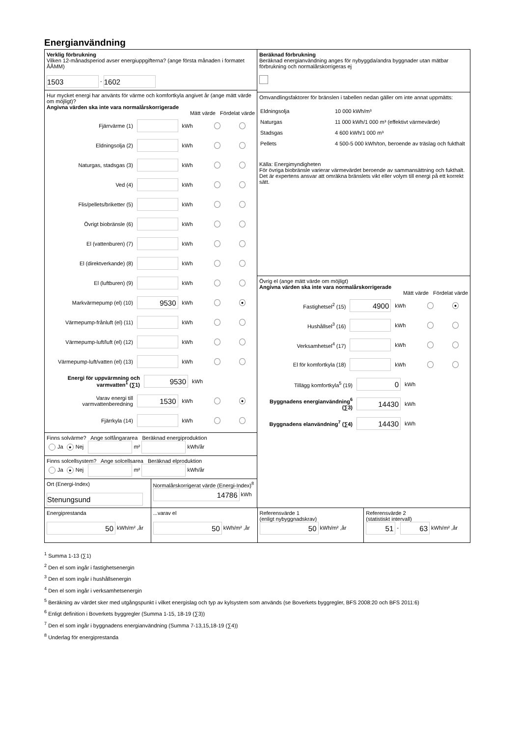Energianvändning
Verklig förbrukning
Vilken 12-månadsperiod avser energiuppgifterna? (ange första månaden i formatet ÅÅMM)
1503 - 1602
Hur mycket energi har använts för värme och komfortkyla angivet år (ange mätt värde om möjligt)?
Angivna värden ska inte vara normalårskorrigerade
Mätt värde Fördelat värde
Fjärrvärme (1) kWh
Eldningsolja (2) kWh
Naturgas, stadsgas (3) kWh
Ved (4) kWh
Flis/pellets/briketter (5) kWh
Övrigt biobränsle (6) kWh
El (vattenburen) (7) kWh
El (direktverkande) (8) kWh
El (luftburen) (9) kWh
Markvärmepump (el) (10) 9530 kWh ●
Värmepump-frånluft (el) (11) kWh
Värmepump-luft/luft (el) (12) kWh
Värmepump-luft/vatten (el) (13) kWh
Energi för uppvärmning och varmvatten<sup>1</sup> (∑1) 9530 kWh
Varav energi till varmvattenberedning 1530 kWh ●
Fjärrkyla (14) kWh
Finns solvärme? Ange solfångararea Beräknad energiproduktion
Ja ● Nej m² kWh/år
Finns solcellsystem? Ange solcellsarea Beräknad elproduktion
Ja ● Nej m² kWh/år
Ort (Energi-Index)
Stenungsund
Normalårskorrigerat värde (Energi-Index)<sup>8</sup>
14786 kWh
Beräknad förbrukning
Beräknad energianvändning anges för nybyggda/andra byggnader utan mätbar förbrukning och normalårskorrigeras ej
Omvandlingsfaktorer för bränslen i tabellen nedan gäller om inte annat uppmätts:
| Eldningsolja | 10 000 kWh/m³ |
| Naturgas | 11 000 kWh/1 000 m³ (effektivt värmevärde) |
| Stadsgas | 4 600 kWh/1 000 m³ |
| Pellets | 4 500-5 000 kWh/ton, beroende av träslag och fukthalt |
Källa: Energimyndigheten
För övriga biobränsle varierar värmevärdet beroende av sammansättning och fukthalt. Det är expertens ansvar att omräkna bränslets vikt eller volym till energi på ett korrekt sätt.
Övrig el (ange mätt värde om möjligt)
Angivna värden ska inte vara normalårskorrigerade
Mätt värde Fördelat värde
Fastighetsel<sup>2</sup> (15) 4900 kWh ●
Hushållsel<sup>3</sup> (16) kWh
Verksamhetsel<sup>4</sup> (17) kWh
El för komfortkyla (18) kWh
Tillägg komfortkyla<sup>5</sup> (19) 0 kWh
Byggnadens energianvändning<sup>6</sup> (∑3) 14430 kWh
Byggnadens elanvändning<sup>7</sup> (∑4) 14430 kWh
Energiprestanda
50 kWh/m² ,år
...varav el
50 kWh/m² ,år
Referensvärde 1
(enligt nybyggnadskrav)
50 kWh/m² ,år
Referensvärde 2
(statistiskt intervall)
51 - 63 kWh/m² ,år
<sup>1</sup> Summa 1-13 (∑1)
<sup>2</sup> Den el som ingår i fastighetsenergin
<sup>3</sup> Den el som ingår i hushållsenergin
<sup>4</sup> Den el som ingår i verksamhetsenergin
<sup>5</sup> Beräkning av värdet sker med utgångspunkt i vilket energislag och typ av kylsystem som används (se Boverkets byggregler, BFS 2008:20 och BFS 2011:6)
<sup>6</sup> Enligt definition i Boverkets byggregler (Summa 1-15, 18-19 (∑3))
<sup>7</sup> Den el som ingår i byggnadens energianvändning (Summa 7-13,15,18-19 (∑4))
<sup>8</sup> Underlag för energiprestanda